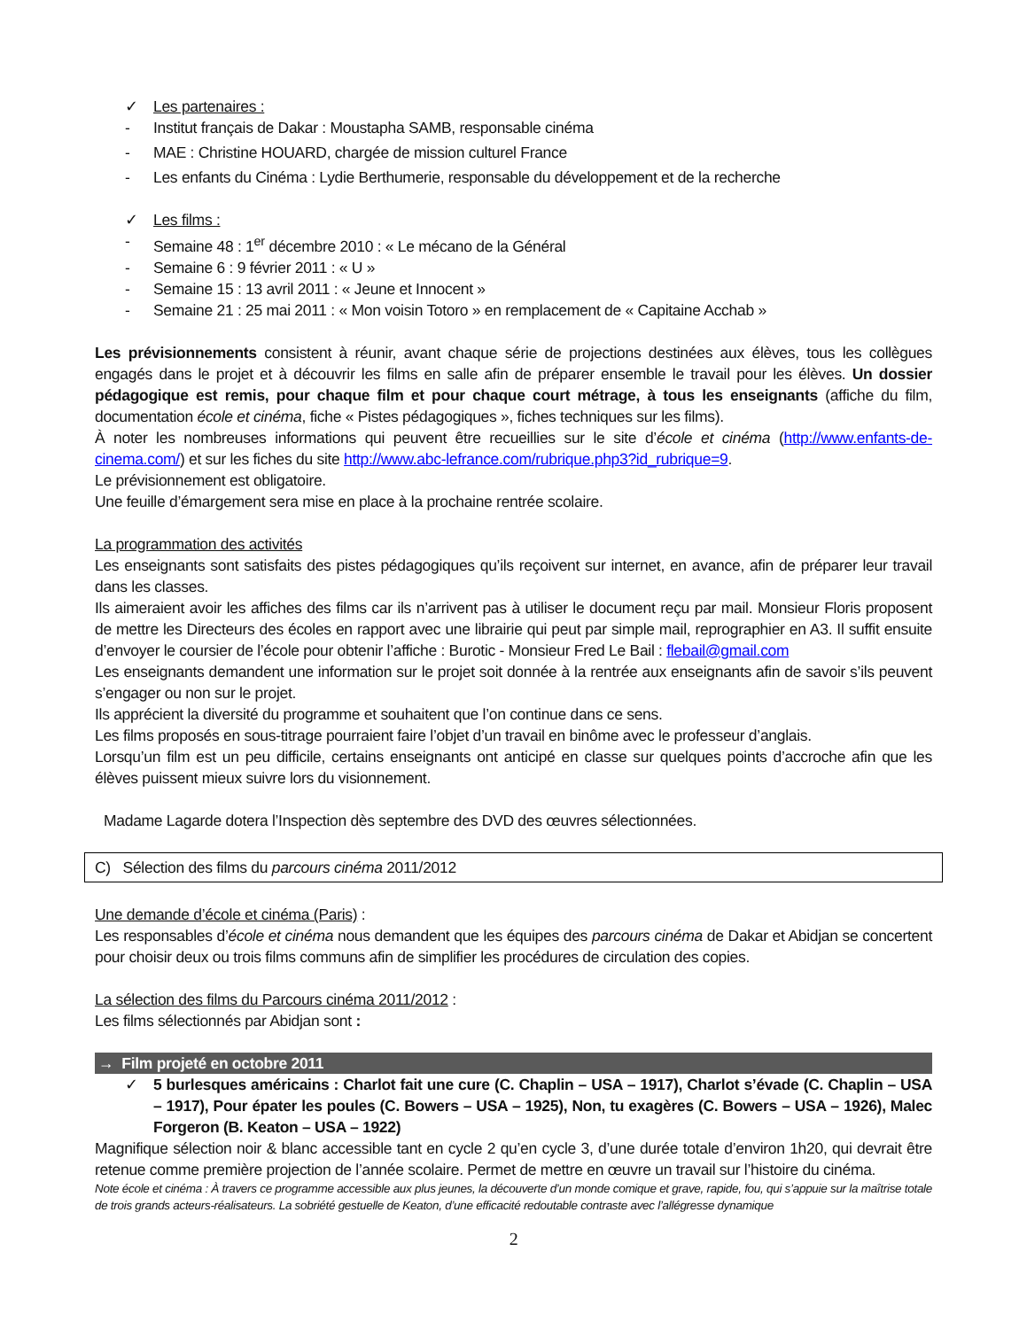✓ Les partenaires :
- Institut français de Dakar : Moustapha SAMB, responsable cinéma
- MAE : Christine HOUARD, chargée de mission culturel France
- Les enfants du Cinéma : Lydie Berthumerie, responsable du développement et de la recherche
✓ Les films :
- Semaine 48 : 1<sup>er</sup> décembre 2010 : « Le mécano de la Général
- Semaine 6 : 9 février 2011 : « U »
- Semaine 15 : 13 avril 2011 : « Jeune et Innocent »
- Semaine 21 : 25 mai 2011 : « Mon voisin Totoro » en remplacement de « Capitaine Acchab »
Les prévisionnements consistent à réunir, avant chaque série de projections destinées aux élèves, tous les collègues engagés dans le projet et à découvrir les films en salle afin de préparer ensemble le travail pour les élèves. Un dossier pédagogique est remis, pour chaque film et pour chaque court métrage, à tous les enseignants (affiche du film, documentation école et cinéma, fiche « Pistes pédagogiques », fiches techniques sur les films).
À noter les nombreuses informations qui peuvent être recueillies sur le site d’école et cinéma (http://www.enfants-de-cinema.com/) et sur les fiches du site http://www.abc-lefrance.com/rubrique.php3?id_rubrique=9.
Le prévisionnement est obligatoire.
Une feuille d’émargement sera mise en place à la prochaine rentrée scolaire.
La programmation des activités
Les enseignants sont satisfaits des pistes pédagogiques qu’ils reçoivent sur internet, en avance, afin de préparer leur travail dans les classes.
Ils aimeraient avoir les affiches des films car ils n’arrivent pas à utiliser le document reçu par mail. Monsieur Floris proposent de mettre les Directeurs des écoles en rapport avec une librairie qui peut par simple mail, reprographier en A3. Il suffit ensuite d’envoyer le coursier de l’école pour obtenir l’affiche : Burotic - Monsieur Fred Le Bail : flebail@gmail.com
Les enseignants demandent une information sur le projet soit donnée à la rentrée aux enseignants afin de savoir s’ils peuvent s’engager ou non sur le projet.
Ils apprécient la diversité du programme et souhaitent que l’on continue dans ce sens.
Les films proposés en sous-titrage pourraient faire l’objet d’un travail en binôme avec le professeur d’anglais.
Lorsqu’un film est un peu difficile, certains enseignants ont anticipé en classe sur quelques points d’accroche afin que les élèves puissent mieux suivre lors du visionnement.
Madame Lagarde dotera l’Inspection dès septembre des DVD des œuvres sélectionnées.
C) Sélection des films du parcours cinéma 2011/2012
Une demande d’école et cinéma (Paris) :
Les responsables d’école et cinéma nous demandent que les équipes des parcours cinéma de Dakar et Abidjan se concertent pour choisir deux ou trois films communs afin de simplifier les procédures de circulation des copies.
La sélection des films du Parcours cinéma 2011/2012 :
Les films sélectionnés par Abidjan sont :
→ Film projeté en octobre 2011
✓ 5 burlesques américains : Charlot fait une cure (C. Chaplin – USA – 1917), Charlot s’évade (C. Chaplin – USA – 1917), Pour épater les poules (C. Bowers – USA – 1925), Non, tu exagères (C. Bowers – USA – 1926), Malec Forgeron (B. Keaton – USA – 1922)
Magnifique sélection noir & blanc accessible tant en cycle 2 qu’en cycle 3, d’une durée totale d’environ 1h20, qui devrait être retenue comme première projection de l’année scolaire. Permet de mettre en œuvre un travail sur l’histoire du cinéma.
Note école et cinéma : À travers ce programme accessible aux plus jeunes, la découverte d’un monde comique et grave, rapide, fou, qui s’appuie sur la maîtrise totale de trois grands acteurs-réalisateurs. La sobriété gestuelle de Keaton, d’une efficacité redoutable contraste avec l’allégresse dynamique
2